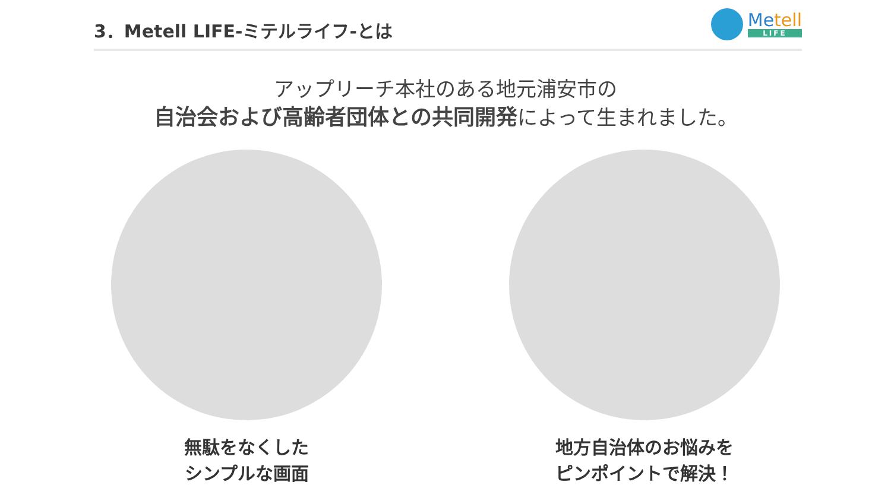3．Metell LIFE-ミテルライフ-とは
Metell
LIFE
アップリーチ本社のある地元浦安市の
自治会および高齢者団体との共同開発によって生まれました。
無駄をなくした
シンプルな画面
地方自治体のお悩みを
ピンポイントで解決！